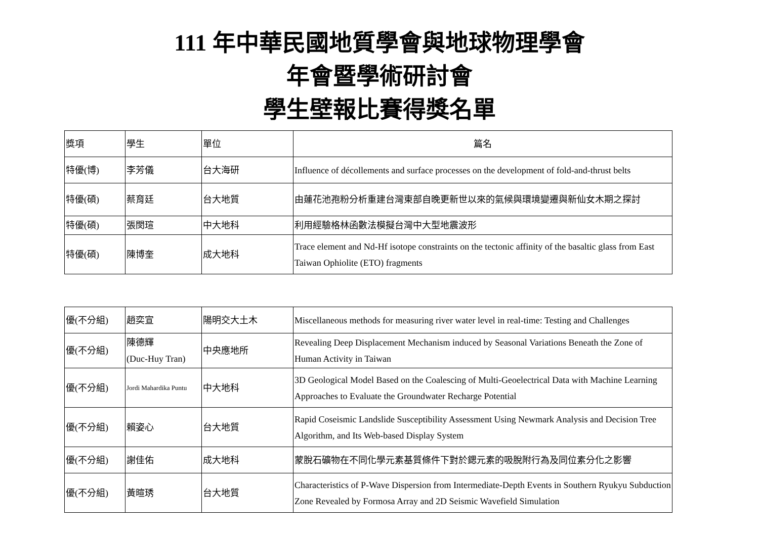111 年中華民國地質學會與地球物理學會
年會暨學術研討會
學生壁報比賽得獎名單
| 獎項 | 學生 | 單位 | 篇名 |
| --- | --- | --- | --- |
| 特優(博) | 李芳儀 | 台大海研 | Influence of décollements and surface processes on the development of fold-and-thrust belts |
| 特優(碩) | 蔡育廷 | 台大地質 | 由蓮花池孢粉分析重建台灣東部自晚更新世以來的氣候與環境變遷與新仙女木期之探討 |
| 特優(碩) | 張閔瑄 | 中大地科 | 利用經驗格林函數法模擬台灣中大型地震波形 |
| 特優(碩) | 陳博奎 | 成大地科 | Trace element and Nd-Hf isotope constraints on the tectonic affinity of the basaltic glass from East Taiwan Ophiolite (ETO) fragments |
| 優(不分組) | 趙奕宣 | 陽明交大土木 | Miscellaneous methods for measuring river water level in real-time: Testing and Challenges |
| 優(不分組) | 陳德輝 (Duc-Huy Tran) | 中央應地所 | Revealing Deep Displacement Mechanism induced by Seasonal Variations Beneath the Zone of Human Activity in Taiwan |
| 優(不分組) | Jordi Mahardika Puntu | 中大地科 | 3D Geological Model Based on the Coalescing of Multi-Geoelectrical Data with Machine Learning Approaches to Evaluate the Groundwater Recharge Potential |
| 優(不分組) | 賴姿心 | 台大地質 | Rapid Coseismic Landslide Susceptibility Assessment Using Newmark Analysis and Decision Tree Algorithm, and Its Web-based Display System |
| 優(不分組) | 謝佳佑 | 成大地科 | 蒙脫石礦物在不同化學元素基質條件下對於鍶元素的吸脫附行為及同位素分化之影響 |
| 優(不分組) | 黃暄琇 | 台大地質 | Characteristics of P-Wave Dispersion from Intermediate-Depth Events in Southern Ryukyu Subduction Zone Revealed by Formosa Array and 2D Seismic Wavefield Simulation |